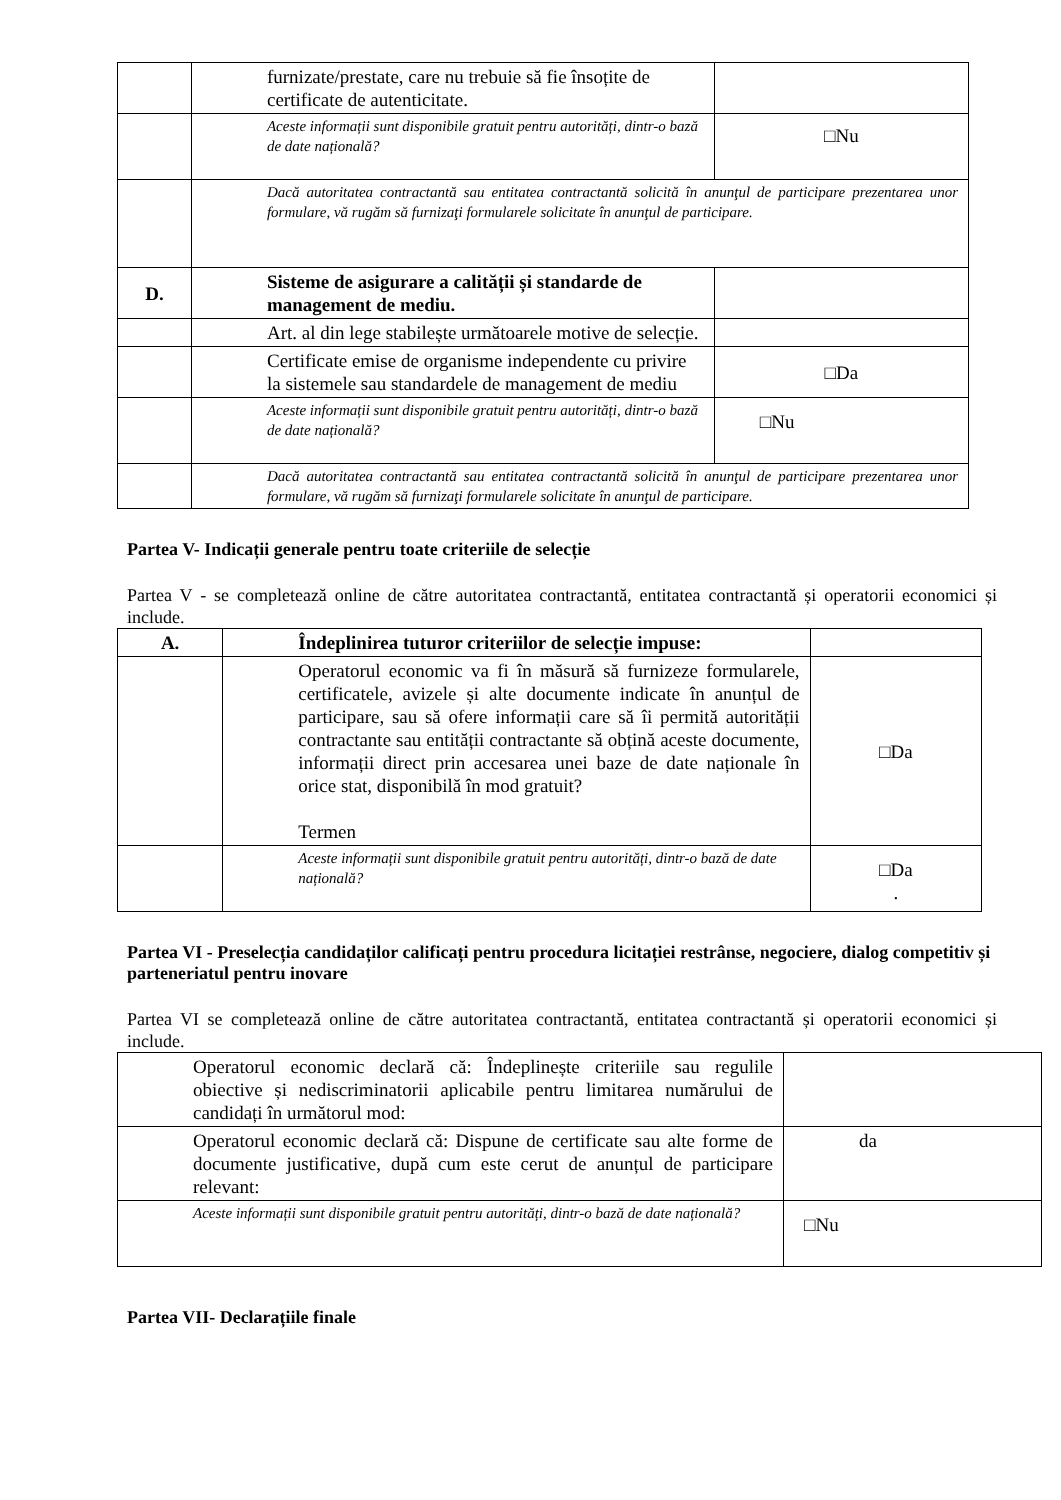| | furnizate/prestate, care nu trebuie să fie însoțite de certificate de autenticitate. | |
| | Aceste informații sunt disponibile gratuit pentru autorități, dintr-o bază de date națională? | □Nu |
| | Dacă autoritatea contractantă sau entitatea contractantă solicită în anunţul de participare prezentarea unor formulare, vă rugăm să furnizaţi formularele solicitate în anunţul de participare. | |
| D. | Sisteme de asigurare a calității și standarde de management de mediu. | |
| | Art. al din lege stabilește următoarele motive de selecție. | |
| | Certificate emise de organisme independente cu privire la sistemele sau standardele de management de mediu | □Da |
| | Aceste informații sunt disponibile gratuit pentru autorități, dintr-o bază de date națională? | □Nu |
| | Dacă autoritatea contractantă sau entitatea contractantă solicită în anunţul de participare prezentarea unor formulare, vă rugăm să furnizaţi formularele solicitate în anunţul de participare. | |
Partea V- Indicații generale pentru toate criteriile de selecție
Partea V - se completează online de către autoritatea contractantă, entitatea contractantă și operatorii economici și include.
| A. | Îndeplinirea tuturor criteriilor de selecție impuse: | |
| | Operatorul economic va fi în măsură să furnizeze formularele, certificatele, avizele și alte documente indicate în anunțul de participare, sau să ofere informații care să îi permită autorității contractante sau entității contractante să obțină aceste documente, informații direct prin accesarea unei baze de date naționale în orice stat, disponibilă în mod gratuit? Termen | □Da |
| | Aceste informații sunt disponibile gratuit pentru autorități, dintr-o bază de date națională? | □Da . |
Partea VI - Preselecția candidaților calificați pentru procedura licitației restrânse, negociere, dialog competitiv și parteneriatul pentru inovare
Partea VI se completează online de către autoritatea contractantă, entitatea contractantă și operatorii economici și include.
| Operatorul economic declară că: Îndeplinește criteriile sau regulile obiective și nediscriminatorii aplicabile pentru limitarea numărului de candidați în următorul mod: | |
| Operatorul economic declară că: Dispune de certificate sau alte forme de documente justificative, după cum este cerut de anunțul de participare relevant: | da |
| Aceste informații sunt disponibile gratuit pentru autorități, dintr-o bază de date națională? | □Nu |
Partea VII- Declarațiile finale